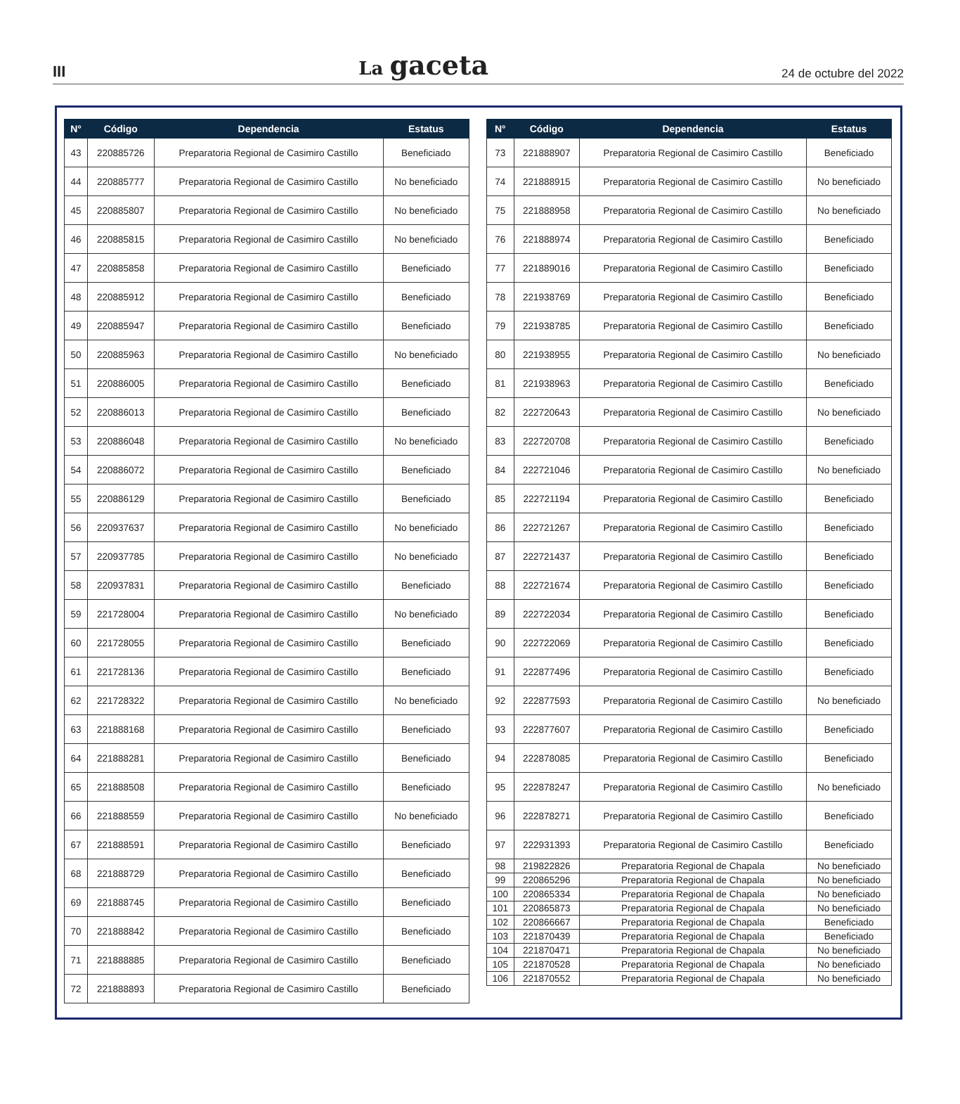III
La gaceta
24 de octubre del 2022
| N° | Código | Dependencia | Estatus |
| --- | --- | --- | --- |
| 43 | 220885726 | Preparatoria Regional de Casimiro Castillo | Beneficiado |
| 44 | 220885777 | Preparatoria Regional de Casimiro Castillo | No beneficiado |
| 45 | 220885807 | Preparatoria Regional de Casimiro Castillo | No beneficiado |
| 46 | 220885815 | Preparatoria Regional de Casimiro Castillo | No beneficiado |
| 47 | 220885858 | Preparatoria Regional de Casimiro Castillo | Beneficiado |
| 48 | 220885912 | Preparatoria Regional de Casimiro Castillo | Beneficiado |
| 49 | 220885947 | Preparatoria Regional de Casimiro Castillo | Beneficiado |
| 50 | 220885963 | Preparatoria Regional de Casimiro Castillo | No beneficiado |
| 51 | 220886005 | Preparatoria Regional de Casimiro Castillo | Beneficiado |
| 52 | 220886013 | Preparatoria Regional de Casimiro Castillo | Beneficiado |
| 53 | 220886048 | Preparatoria Regional de Casimiro Castillo | No beneficiado |
| 54 | 220886072 | Preparatoria Regional de Casimiro Castillo | Beneficiado |
| 55 | 220886129 | Preparatoria Regional de Casimiro Castillo | Beneficiado |
| 56 | 220937637 | Preparatoria Regional de Casimiro Castillo | No beneficiado |
| 57 | 220937785 | Preparatoria Regional de Casimiro Castillo | No beneficiado |
| 58 | 220937831 | Preparatoria Regional de Casimiro Castillo | Beneficiado |
| 59 | 221728004 | Preparatoria Regional de Casimiro Castillo | No beneficiado |
| 60 | 221728055 | Preparatoria Regional de Casimiro Castillo | Beneficiado |
| 61 | 221728136 | Preparatoria Regional de Casimiro Castillo | Beneficiado |
| 62 | 221728322 | Preparatoria Regional de Casimiro Castillo | No beneficiado |
| 63 | 221888168 | Preparatoria Regional de Casimiro Castillo | Beneficiado |
| 64 | 221888281 | Preparatoria Regional de Casimiro Castillo | Beneficiado |
| 65 | 221888508 | Preparatoria Regional de Casimiro Castillo | Beneficiado |
| 66 | 221888559 | Preparatoria Regional de Casimiro Castillo | No beneficiado |
| 67 | 221888591 | Preparatoria Regional de Casimiro Castillo | Beneficiado |
| 68 | 221888729 | Preparatoria Regional de Casimiro Castillo | Beneficiado |
| 69 | 221888745 | Preparatoria Regional de Casimiro Castillo | Beneficiado |
| 70 | 221888842 | Preparatoria Regional de Casimiro Castillo | Beneficiado |
| 71 | 221888885 | Preparatoria Regional de Casimiro Castillo | Beneficiado |
| 72 | 221888893 | Preparatoria Regional de Casimiro Castillo | Beneficiado |
| N° | Código | Dependencia | Estatus |
| --- | --- | --- | --- |
| 73 | 221888907 | Preparatoria Regional de Casimiro Castillo | Beneficiado |
| 74 | 221888915 | Preparatoria Regional de Casimiro Castillo | No beneficiado |
| 75 | 221888958 | Preparatoria Regional de Casimiro Castillo | No beneficiado |
| 76 | 221888974 | Preparatoria Regional de Casimiro Castillo | Beneficiado |
| 77 | 221889016 | Preparatoria Regional de Casimiro Castillo | Beneficiado |
| 78 | 221938769 | Preparatoria Regional de Casimiro Castillo | Beneficiado |
| 79 | 221938785 | Preparatoria Regional de Casimiro Castillo | Beneficiado |
| 80 | 221938955 | Preparatoria Regional de Casimiro Castillo | No beneficiado |
| 81 | 221938963 | Preparatoria Regional de Casimiro Castillo | Beneficiado |
| 82 | 222720643 | Preparatoria Regional de Casimiro Castillo | No beneficiado |
| 83 | 222720708 | Preparatoria Regional de Casimiro Castillo | Beneficiado |
| 84 | 222721046 | Preparatoria Regional de Casimiro Castillo | No beneficiado |
| 85 | 222721194 | Preparatoria Regional de Casimiro Castillo | Beneficiado |
| 86 | 222721267 | Preparatoria Regional de Casimiro Castillo | Beneficiado |
| 87 | 222721437 | Preparatoria Regional de Casimiro Castillo | Beneficiado |
| 88 | 222721674 | Preparatoria Regional de Casimiro Castillo | Beneficiado |
| 89 | 222722034 | Preparatoria Regional de Casimiro Castillo | Beneficiado |
| 90 | 222722069 | Preparatoria Regional de Casimiro Castillo | Beneficiado |
| 91 | 222877496 | Preparatoria Regional de Casimiro Castillo | Beneficiado |
| 92 | 222877593 | Preparatoria Regional de Casimiro Castillo | No beneficiado |
| 93 | 222877607 | Preparatoria Regional de Casimiro Castillo | Beneficiado |
| 94 | 222878085 | Preparatoria Regional de Casimiro Castillo | Beneficiado |
| 95 | 222878247 | Preparatoria Regional de Casimiro Castillo | No beneficiado |
| 96 | 222878271 | Preparatoria Regional de Casimiro Castillo | Beneficiado |
| 97 | 222931393 | Preparatoria Regional de Casimiro Castillo | Beneficiado |
| 98 | 219822826 | Preparatoria Regional de Chapala | No beneficiado |
| 99 | 220865296 | Preparatoria Regional de Chapala | No beneficiado |
| 100 | 220865334 | Preparatoria Regional de Chapala | No beneficiado |
| 101 | 220865873 | Preparatoria Regional de Chapala | No beneficiado |
| 102 | 220866667 | Preparatoria Regional de Chapala | Beneficiado |
| 103 | 221870439 | Preparatoria Regional de Chapala | Beneficiado |
| 104 | 221870471 | Preparatoria Regional de Chapala | No beneficiado |
| 105 | 221870528 | Preparatoria Regional de Chapala | No beneficiado |
| 106 | 221870552 | Preparatoria Regional de Chapala | No beneficiado |